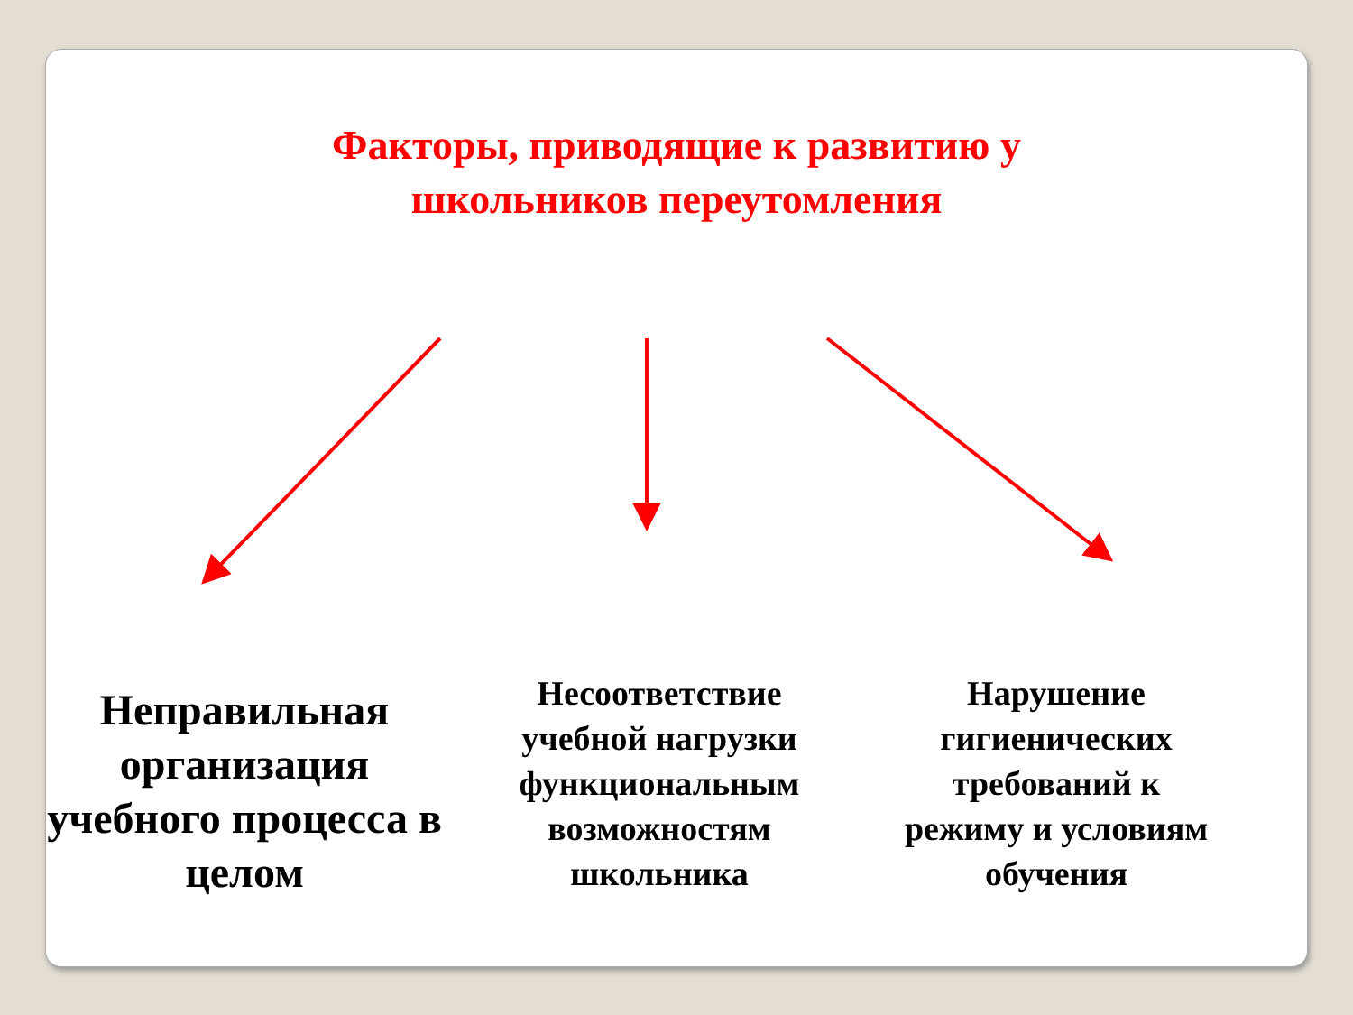Факторы, приводящие к развитию у
школьников переутомления
Неправильная организация учебного процесса в целом
Несоответствие учебной нагрузки функциональным возможностям школьника
Нарушение гигиенических требований к режиму и условиям обучения